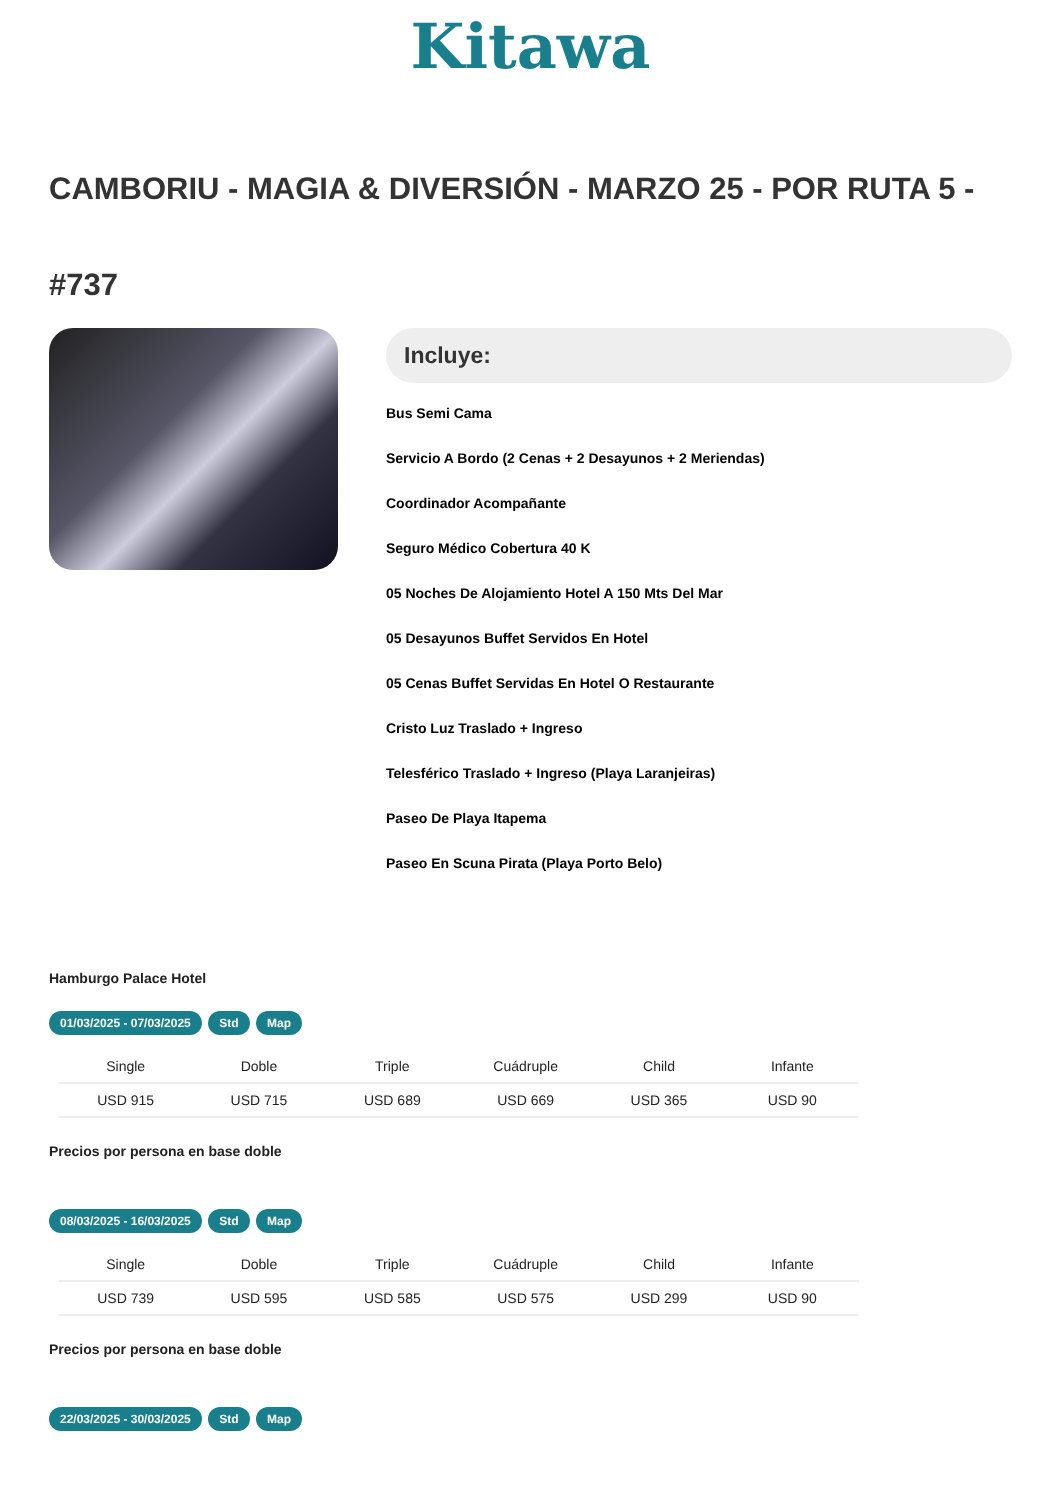Kitawa
CAMBORIU - MAGIA & DIVERSIÓN - MARZO 25 - POR RUTA 5 -
#737
Incluye:
Bus Semi Cama
Servicio A Bordo (2 Cenas + 2 Desayunos + 2 Meriendas)
Coordinador Acompañante
Seguro Médico Cobertura 40 K
05 Noches De Alojamiento Hotel A 150 Mts Del Mar
05 Desayunos Buffet Servidos En Hotel
05 Cenas Buffet Servidas En Hotel O Restaurante
Cristo Luz Traslado + Ingreso
Telesférico Traslado + Ingreso (Playa Laranjeiras)
Paseo De Playa Itapema
Paseo En Scuna Pirata (Playa Porto Belo)
Hamburgo Palace Hotel
01/03/2025 - 07/03/2025 Std Map
| Single | Doble | Triple | Cuádruple | Child | Infante |
| --- | --- | --- | --- | --- | --- |
| USD 915 | USD 715 | USD 689 | USD 669 | USD 365 | USD 90 |
Precios por persona en base doble
08/03/2025 - 16/03/2025 Std Map
| Single | Doble | Triple | Cuádruple | Child | Infante |
| --- | --- | --- | --- | --- | --- |
| USD 739 | USD 595 | USD 585 | USD 575 | USD 299 | USD 90 |
Precios por persona en base doble
22/03/2025 - 30/03/2025 Std Map